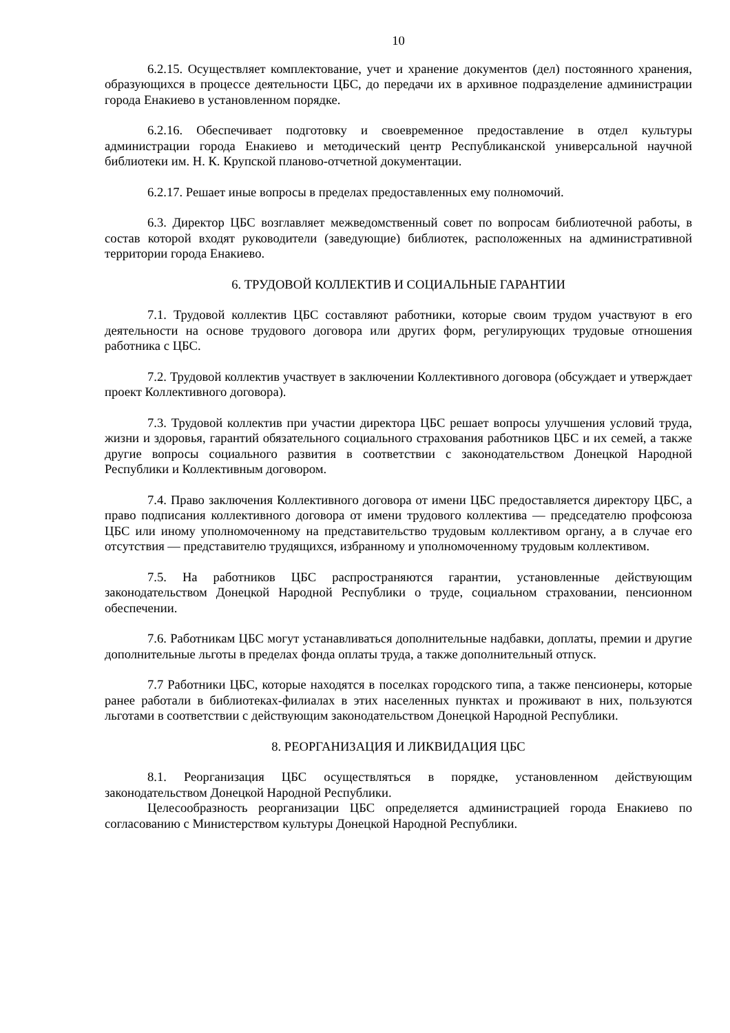10
6.2.15. Осуществляет комплектование, учет и хранение документов (дел) постоянного хранения, образующихся в процессе деятельности ЦБС, до передачи их в архивное подразделение администрации города Енакиево в установленном порядке.
6.2.16. Обеспечивает подготовку и своевременное предоставление в отдел культуры администрации города Енакиево и методический центр Республиканской универсальной научной библиотеки им. Н. К. Крупской планово-отчетной документации.
6.2.17. Решает иные вопросы в пределах предоставленных ему полномочий.
6.3. Директор ЦБС возглавляет межведомственный совет по вопросам библиотечной работы, в состав которой входят руководители (заведующие) библиотек, расположенных на административной территории города Енакиево.
6. ТРУДОВОЙ КОЛЛЕКТИВ И СОЦИАЛЬНЫЕ ГАРАНТИИ
7.1. Трудовой коллектив ЦБС составляют работники, которые своим трудом участвуют в его деятельности на основе трудового договора или других форм, регулирующих трудовые отношения работника с ЦБС.
7.2. Трудовой коллектив участвует в заключении Коллективного договора (обсуждает и утверждает проект Коллективного договора).
7.3. Трудовой коллектив при участии директора ЦБС решает вопросы улучшения условий труда, жизни и здоровья, гарантий обязательного социального страхования работников ЦБС и их семей, а также другие вопросы социального развития в соответствии с законодательством Донецкой Народной Республики и Коллективным договором.
7.4. Право заключения Коллективного договора от имени ЦБС предоставляется директору ЦБС, а право подписания коллективного договора от имени трудового коллектива — председателю профсоюза ЦБС или иному уполномоченному на представительство трудовым коллективом органу, а в случае его отсутствия — представителю трудящихся, избранному и уполномоченному трудовым коллективом.
7.5. На работников ЦБС распространяются гарантии, установленные действующим законодательством Донецкой Народной Республики о труде, социальном страховании, пенсионном обеспечении.
7.6. Работникам ЦБС могут устанавливаться дополнительные надбавки, доплаты, премии и другие дополнительные льготы в пределах фонда оплаты труда, а также дополнительный отпуск.
7.7 Работники ЦБС, которые находятся в поселках городского типа, а также пенсионеры, которые ранее работали в библиотеках-филиалах в этих населенных пунктах и проживают в них, пользуются льготами в соответствии с действующим законодательством Донецкой Народной Республики.
8. РЕОРГАНИЗАЦИЯ И ЛИКВИДАЦИЯ ЦБС
8.1. Реорганизация ЦБС осуществляться в порядке, установленном действующим законодательством Донецкой Народной Республики.
Целесообразность реорганизации ЦБС определяется администрацией города Енакиево по согласованию с Министерством культуры Донецкой Народной Республики.